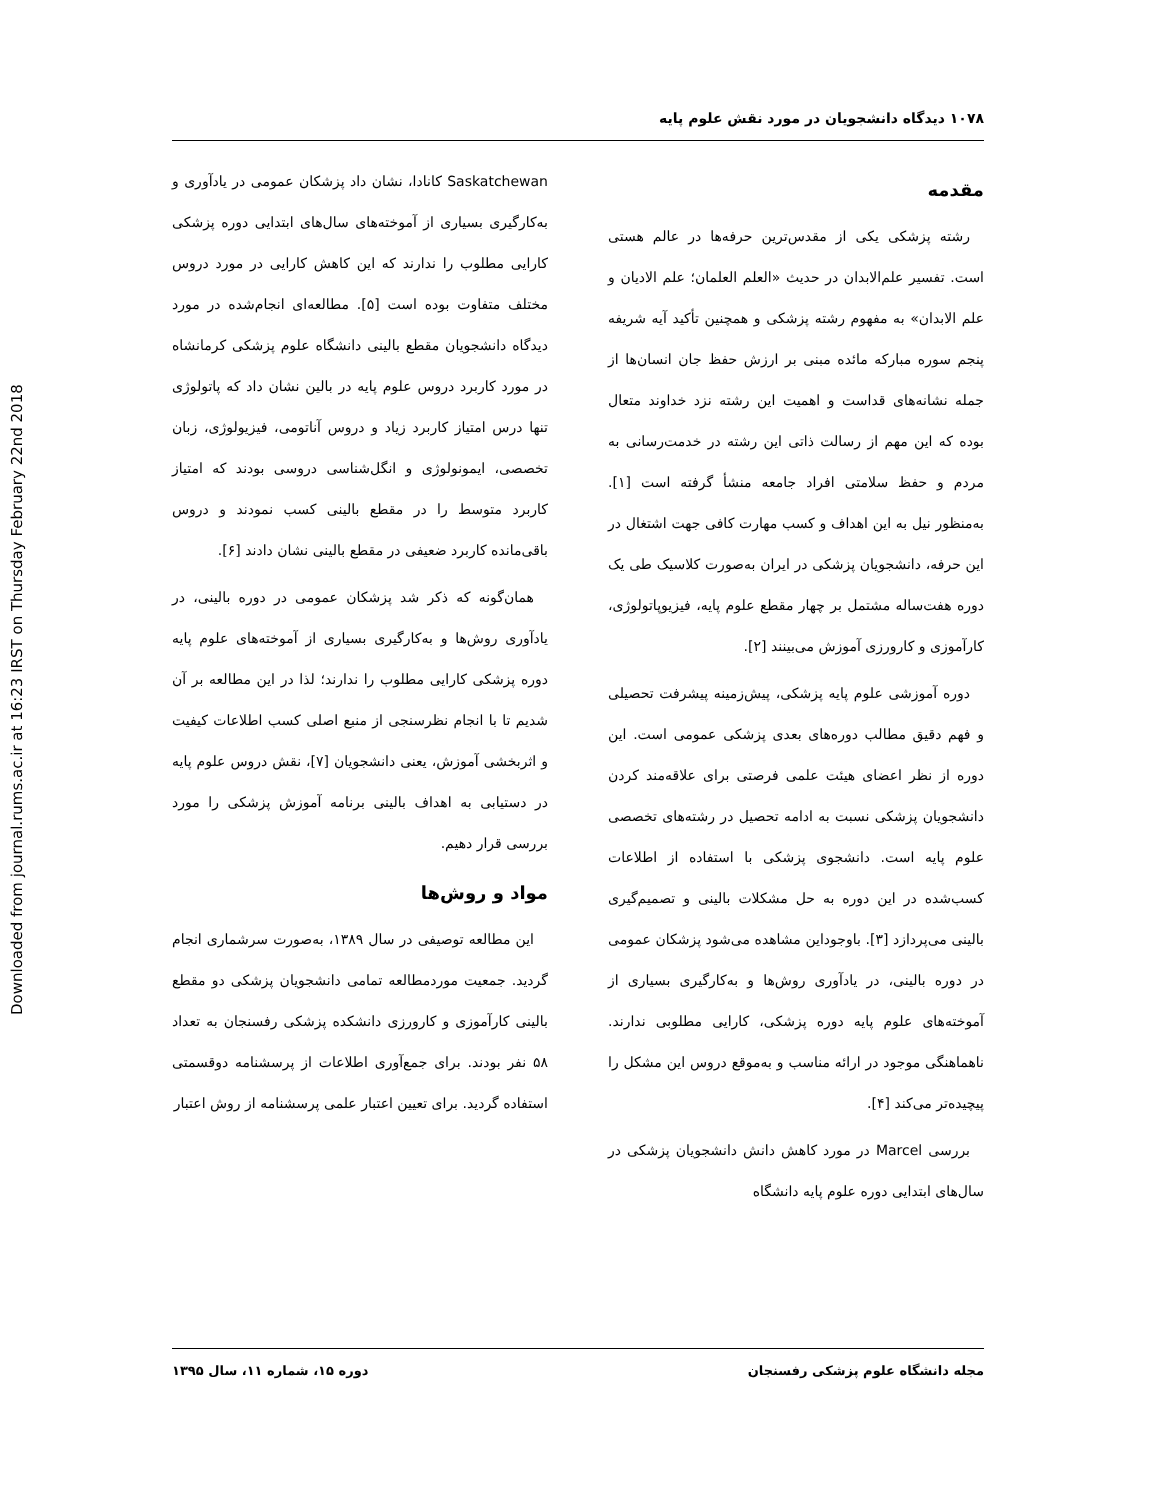Downloaded from journal.rums.ac.ir at 16:23 IRST on Thursday February 22nd 2018
۱۰۷۸ دیدگاه دانشجویان در مورد نقش علوم پایه
مقدمه
رشته پزشکی یکی از مقدس‌ترین حرفه‌ها در عالم هستی است. تفسیر علم‌الابدان در حدیث «العلم العلمان؛ علم الادیان و علم الابدان» به مفهوم رشته پزشکی و همچنین تأکید آیه شریفه پنجم سوره مبارکه مائده مبنی بر ارزش حفظ جان انسان‌ها از جمله نشانه‌های قداست و اهمیت این رشته نزد خداوند متعال بوده که این مهم از رسالت ذاتی این رشته در خدمت‌رسانی به مردم و حفظ سلامتی افراد جامعه منشأ گرفته است [۱]. به‌منظور نیل به این اهداف و کسب مهارت کافی جهت اشتغال در این حرفه، دانشجویان پزشکی در ایران به‌صورت کلاسیک طی یک دوره هفت‌ساله مشتمل بر چهار مقطع علوم پایه، فیزیوپاتولوژی، کارآموزی و کارورزی آموزش می‌بینند [۲].
دوره آموزشی علوم پایه پزشکی، پیش‌زمینه پیشرفت تحصیلی و فهم دقیق مطالب دوره‌های بعدی پزشکی عمومی است. این دوره از نظر اعضای هیئت علمی فرصتی برای علاقه‌مند کردن دانشجویان پزشکی نسبت به ادامه تحصیل در رشته‌های تخصصی علوم پایه است. دانشجوی پزشکی با استفاده از اطلاعات کسب‌شده در این دوره به حل مشکلات بالینی و تصمیم‌گیری بالینی می‌پردازد [۳]. باوجوداین مشاهده می‌شود پزشکان عمومی در دوره بالینی، در یادآوری روش‌ها و به‌کارگیری بسیاری از آموخته‌های علوم پایه دوره پزشکی، کارایی مطلوبی ندارند. ناهماهنگی موجود در ارائه مناسب و به‌موقع دروس این مشکل را پیچیده‌تر می‌کند [۴].
بررسی Marcel در مورد کاهش دانش دانشجویان پزشکی در سال‌های ابتدایی دوره علوم پایه دانشگاه
Saskatchewan کانادا، نشان داد پزشکان عمومی در یادآوری و به‌کارگیری بسیاری از آموخته‌های سال‌های ابتدایی دوره پزشکی کارایی مطلوب را ندارند که این کاهش کارایی در مورد دروس مختلف متفاوت بوده است [۵]. مطالعه‌ای انجام‌شده در مورد دیدگاه دانشجویان مقطع بالینی دانشگاه علوم پزشکی کرمانشاه در مورد کاربرد دروس علوم پایه در بالین نشان داد که پاتولوژی تنها درس امتیاز کاربرد زیاد و دروس آناتومی، فیزیولوژی، زبان تخصصی، ایمونولوژی و انگل‌شناسی دروسی بودند که امتیاز کاربرد متوسط را در مقطع بالینی کسب نمودند و دروس باقی‌مانده کاربرد ضعیفی در مقطع بالینی نشان دادند [۶].
همان‌گونه که ذکر شد پزشکان عمومی در دوره بالینی، در یادآوری روش‌ها و به‌کارگیری بسیاری از آموخته‌های علوم پایه دوره پزشکی کارایی مطلوب را ندارند؛ لذا در این مطالعه بر آن شدیم تا با انجام نظرسنجی از منبع اصلی کسب اطلاعات کیفیت و اثربخشی آموزش، یعنی دانشجویان [۷]، نقش دروس علوم پایه در دستیابی به اهداف بالینی برنامه آموزش پزشکی را مورد بررسی قرار دهیم.
مواد و روش‌ها
این مطالعه توصیفی در سال ۱۳۸۹، به‌صورت سرشماری انجام گردید. جمعیت موردمطالعه تمامی دانشجویان پزشکی دو مقطع بالینی کارآموزی و کارورزی دانشکده پزشکی رفسنجان به تعداد ۵۸ نفر بودند. برای جمع‌آوری اطلاعات از پرسشنامه دوقسمتی استفاده گردید. برای تعیین اعتبار علمی پرسشنامه از روش اعتبار
مجله دانشگاه علوم پزشکی رفسنجان دوره ۱۵، شماره ۱۱، سال ۱۳۹۵